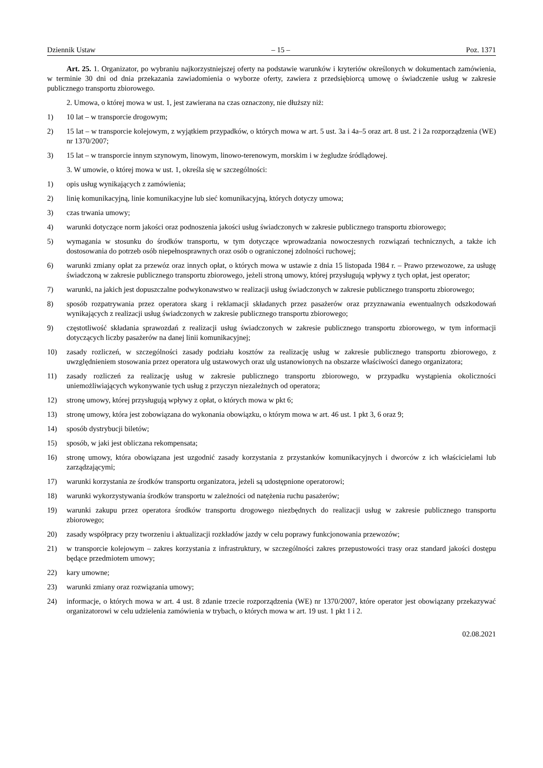Dziennik Ustaw – 15 – Poz. 1371
Art. 25. 1. Organizator, po wybraniu najkorzystniejszej oferty na podstawie warunków i kryteriów określonych w dokumentach zamówienia, w terminie 30 dni od dnia przekazania zawiadomienia o wyborze oferty, zawiera z przedsiębiorcą umowę o świadczenie usług w zakresie publicznego transportu zbiorowego.
2. Umowa, o której mowa w ust. 1, jest zawierana na czas oznaczony, nie dłuższy niż:
1) 10 lat – w transporcie drogowym;
2) 15 lat – w transporcie kolejowym, z wyjątkiem przypadków, o których mowa w art. 5 ust. 3a i 4a–5 oraz art. 8 ust. 2 i 2a rozporządzenia (WE) nr 1370/2007;
3) 15 lat – w transporcie innym szynowym, linowym, linowo-terenowym, morskim i w żegludze śródlądowej.
3. W umowie, o której mowa w ust. 1, określa się w szczególności:
1) opis usług wynikających z zamówienia;
2) linię komunikacyjną, linie komunikacyjne lub sieć komunikacyjną, których dotyczy umowa;
3) czas trwania umowy;
4) warunki dotyczące norm jakości oraz podnoszenia jakości usług świadczonych w zakresie publicznego transportu zbiorowego;
5) wymagania w stosunku do środków transportu, w tym dotyczące wprowadzania nowoczesnych rozwiązań technicznych, a także ich dostosowania do potrzeb osób niepełnosprawnych oraz osób o ograniczonej zdolności ruchowej;
6) warunki zmiany opłat za przewóz oraz innych opłat, o których mowa w ustawie z dnia 15 listopada 1984 r. – Prawo przewozowe, za usługę świadczoną w zakresie publicznego transportu zbiorowego, jeżeli stroną umowy, której przysługują wpływy z tych opłat, jest operator;
7) warunki, na jakich jest dopuszczalne podwykonawstwo w realizacji usług świadczonych w zakresie publicznego transportu zbiorowego;
8) sposób rozpatrywania przez operatora skarg i reklamacji składanych przez pasażerów oraz przyznawania ewentualnych odszkodowań wynikających z realizacji usług świadczonych w zakresie publicznego transportu zbiorowego;
9) częstotliwość składania sprawozdań z realizacji usług świadczonych w zakresie publicznego transportu zbiorowego, w tym informacji dotyczących liczby pasażerów na danej linii komunikacyjnej;
10) zasady rozliczeń, w szczególności zasady podziału kosztów za realizację usług w zakresie publicznego transportu zbiorowego, z uwzględnieniem stosowania przez operatora ulg ustawowych oraz ulg ustanowionych na obszarze właściwości danego organizatora;
11) zasady rozliczeń za realizację usług w zakresie publicznego transportu zbiorowego, w przypadku wystąpienia okoliczności uniemożliwiających wykonywanie tych usług z przyczyn niezależnych od operatora;
12) stronę umowy, której przysługują wpływy z opłat, o których mowa w pkt 6;
13) stronę umowy, która jest zobowiązana do wykonania obowiązku, o którym mowa w art. 46 ust. 1 pkt 3, 6 oraz 9;
14) sposób dystrybucji biletów;
15) sposób, w jaki jest obliczana rekompensata;
16) stronę umowy, która obowiązana jest uzgodnić zasady korzystania z przystanków komunikacyjnych i dworców z ich właścicielami lub zarządzającymi;
17) warunki korzystania ze środków transportu organizatora, jeżeli są udostępnione operatorowi;
18) warunki wykorzystywania środków transportu w zależności od natężenia ruchu pasażerów;
19) warunki zakupu przez operatora środków transportu drogowego niezbędnych do realizacji usług w zakresie publicznego transportu zbiorowego;
20) zasady współpracy przy tworzeniu i aktualizacji rozkładów jazdy w celu poprawy funkcjonowania przewozów;
21) w transporcie kolejowym – zakres korzystania z infrastruktury, w szczególności zakres przepustowości trasy oraz standard jakości dostępu będące przedmiotem umowy;
22) kary umowne;
23) warunki zmiany oraz rozwiązania umowy;
24) informacje, o których mowa w art. 4 ust. 8 zdanie trzecie rozporządzenia (WE) nr 1370/2007, które operator jest obowiązany przekazywać organizatorowi w celu udzielenia zamówienia w trybach, o których mowa w art. 19 ust. 1 pkt 1 i 2.
02.08.2021